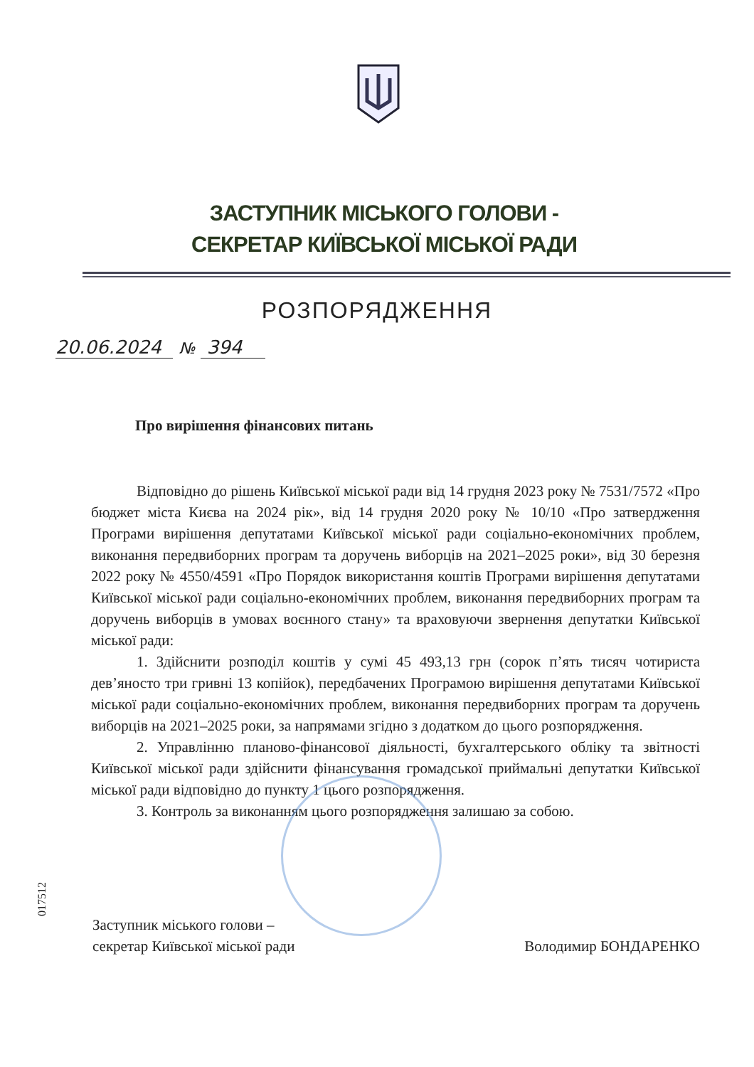ЗАСТУПНИК МІСЬКОГО ГОЛОВИ -
СЕКРЕТАР КИЇВСЬКОЇ МІСЬКОЇ РАДИ
РОЗПОРЯДЖЕННЯ
20.06.2024 № 394
Про вирішення фінансових питань
Відповідно до рішень Київської міської ради від 14 грудня 2023 року № 7531/7572 «Про бюджет міста Києва на 2024 рік», від 14 грудня 2020 року № 10/10 «Про затвердження Програми вирішення депутатами Київської міської ради соціально-економічних проблем, виконання передвиборних програм та доручень виборців на 2021–2025 роки», від 30 березня 2022 року № 4550/4591 «Про Порядок використання коштів Програми вирішення депутатами Київської міської ради соціально-економічних проблем, виконання передвиборних програм та доручень виборців в умовах воєнного стану» та враховуючи звернення депутатки Київської міської ради:
1. Здійснити розподіл коштів у сумі 45 493,13 грн (сорок п’ять тисяч чотириста дев’яносто три гривні 13 копійок), передбачених Програмою вирішення депутатами Київської міської ради соціально-економічних проблем, виконання передвиборних програм та доручень виборців на 2021–2025 роки, за напрямами згідно з додатком до цього розпорядження.
2. Управлінню планово-фінансової діяльності, бухгалтерського обліку та звітності Київської міської ради здійснити фінансування громадської приймальні депутатки Київської міської ради відповідно до пункту 1 цього розпорядження.
3. Контроль за виконанням цього розпорядження залишаю за собою.
Заступник міського голови –
секретар Київської міської ради
Володимир БОНДАРЕНКО
017512